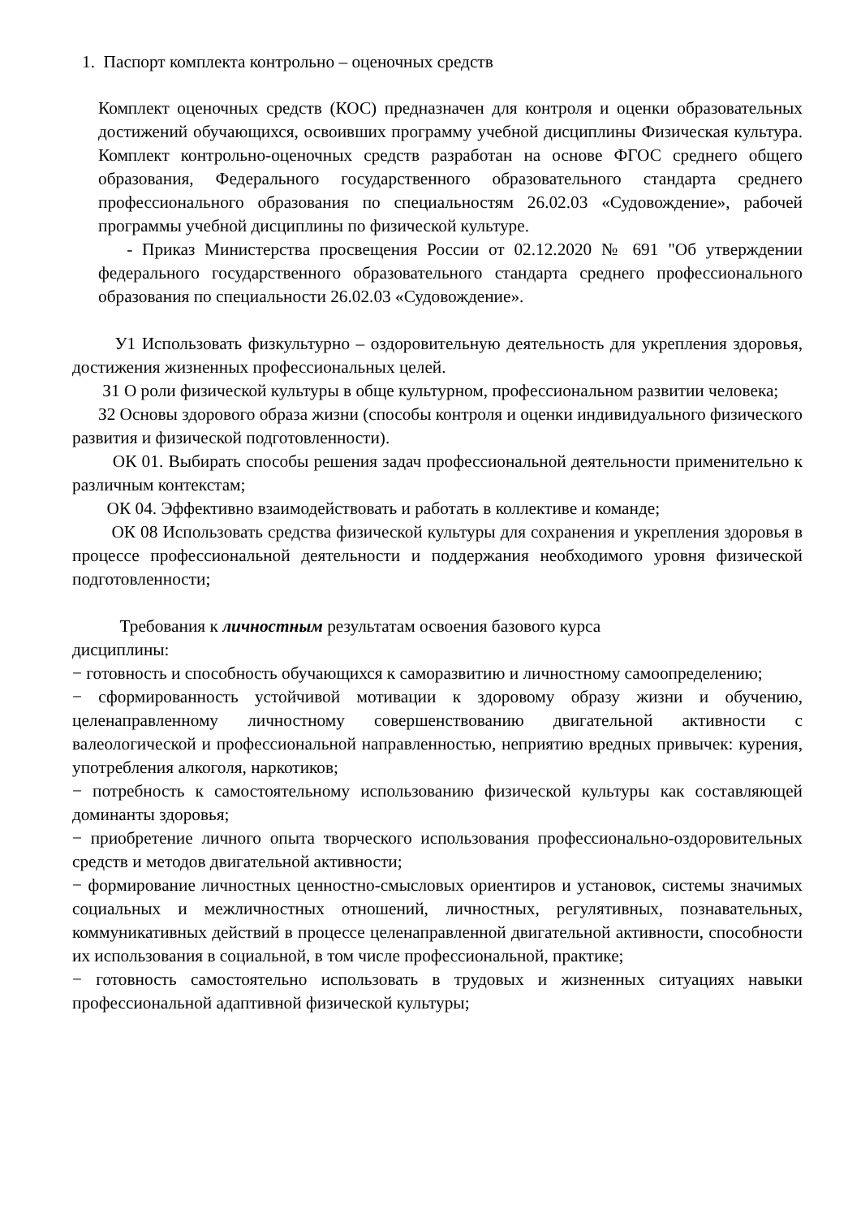1. Паспорт комплекта контрольно – оценочных средств
Комплект оценочных средств (КОС) предназначен для контроля и оценки образовательных достижений обучающихся, освоивших программу учебной дисциплины Физическая культура. Комплект контрольно-оценочных средств разработан на основе ФГОС среднего общего образования, Федерального государственного образовательного стандарта среднего профессионального образования по специальностям 26.02.03 «Судовождение», рабочей программы учебной дисциплины по физической культуре.
- Приказ Министерства просвещения России от 02.12.2020 № 691 "Об утверждении федерального государственного образовательного стандарта среднего профессионального образования по специальности 26.02.03 «Судовождение».
У1 Использовать физкультурно – оздоровительную деятельность для укрепления здоровья, достижения жизненных профессиональных целей.
З1 О роли физической культуры в обще культурном, профессиональном развитии человека;
З2 Основы здорового образа жизни (способы контроля и оценки индивидуального физического развития и физической подготовленности).
ОК 01. Выбирать способы решения задач профессиональной деятельности применительно к различным контекстам;
ОК 04. Эффективно взаимодействовать и работать в коллективе и команде;
ОК 08 Использовать средства физической культуры для сохранения и укрепления здоровья в процессе профессиональной деятельности и поддержания необходимого уровня физической подготовленности;
Требования к личностным результатам освоения базового курса
дисциплины:
− готовность и способность обучающихся к саморазвитию и личностному самоопределению;
− сформированность устойчивой мотивации к здоровому образу жизни и обучению, целенаправленному личностному совершенствованию двигательной активности с валеологической и профессиональной направленностью, неприятию вредных привычек: курения, употребления алкоголя, наркотиков;
− потребность к самостоятельному использованию физической культуры как составляющей доминанты здоровья;
− приобретение личного опыта творческого использования профессионально-оздоровительных средств и методов двигательной активности;
− формирование личностных ценностно-смысловых ориентиров и установок, системы значимых социальных и межличностных отношений, личностных, регулятивных, познавательных, коммуникативных действий в процессе целенаправленной двигательной активности, способности их использования в социальной, в том числе профессиональной, практике;
− готовность самостоятельно использовать в трудовых и жизненных ситуациях навыки профессиональной адаптивной физической культуры;